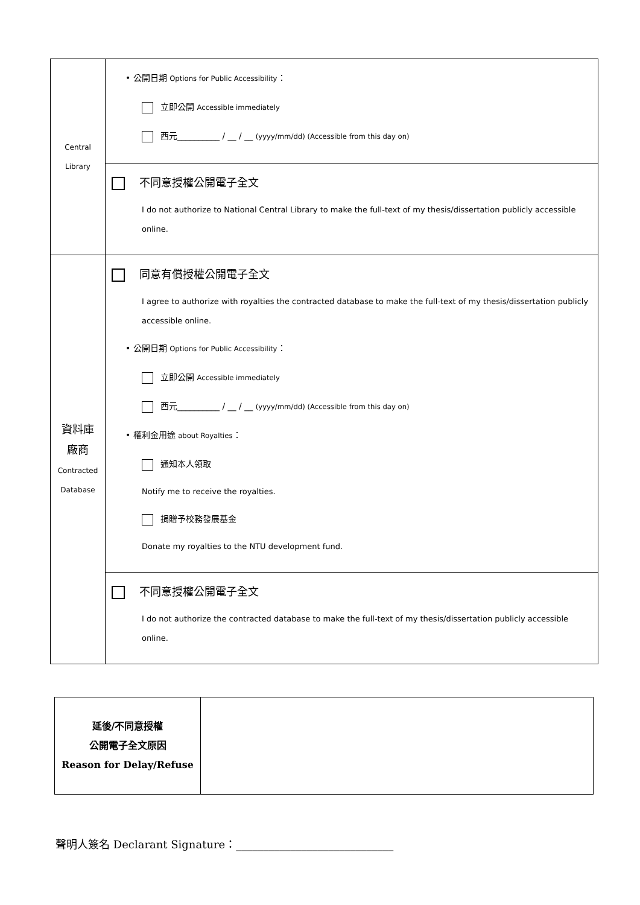| Central Library | • 公開日期 Options for Public Accessibility ： 立即公開 Accessible immediately 西元__________ / __ / __ (yyyy/mm/dd) (Accessible from this day on) |
| | 不同意授權公開電子全文 I do not authorize to National Central Library to make the full-text of my thesis/dissertation publicly accessible online. |
| 資料庫 廠商 Contracted Database | 同意有償授權公開電子全文 I agree to authorize with royalties the contracted database to make the full-text of my thesis/dissertation publicly accessible online. • 公開日期 Options for Public Accessibility ： 立即公開 Accessible immediately 西元__________ / __ / __ (yyyy/mm/dd) (Accessible from this day on) • 權利金用途 about Royalties ： 通知本人領取 Notify me to receive the royalties. 捐贈予校務發展基金 Donate my royalties to the NTU development fund. |
| | 不同意授權公開電子全文 I do not authorize the contracted database to make the full-text of my thesis/dissertation publicly accessible online. |
| 延後/不同意授權 公開電子全文原因 Reason for Delay/Refuse | |
聲明人簽名 Declarant Signature：_____________________________